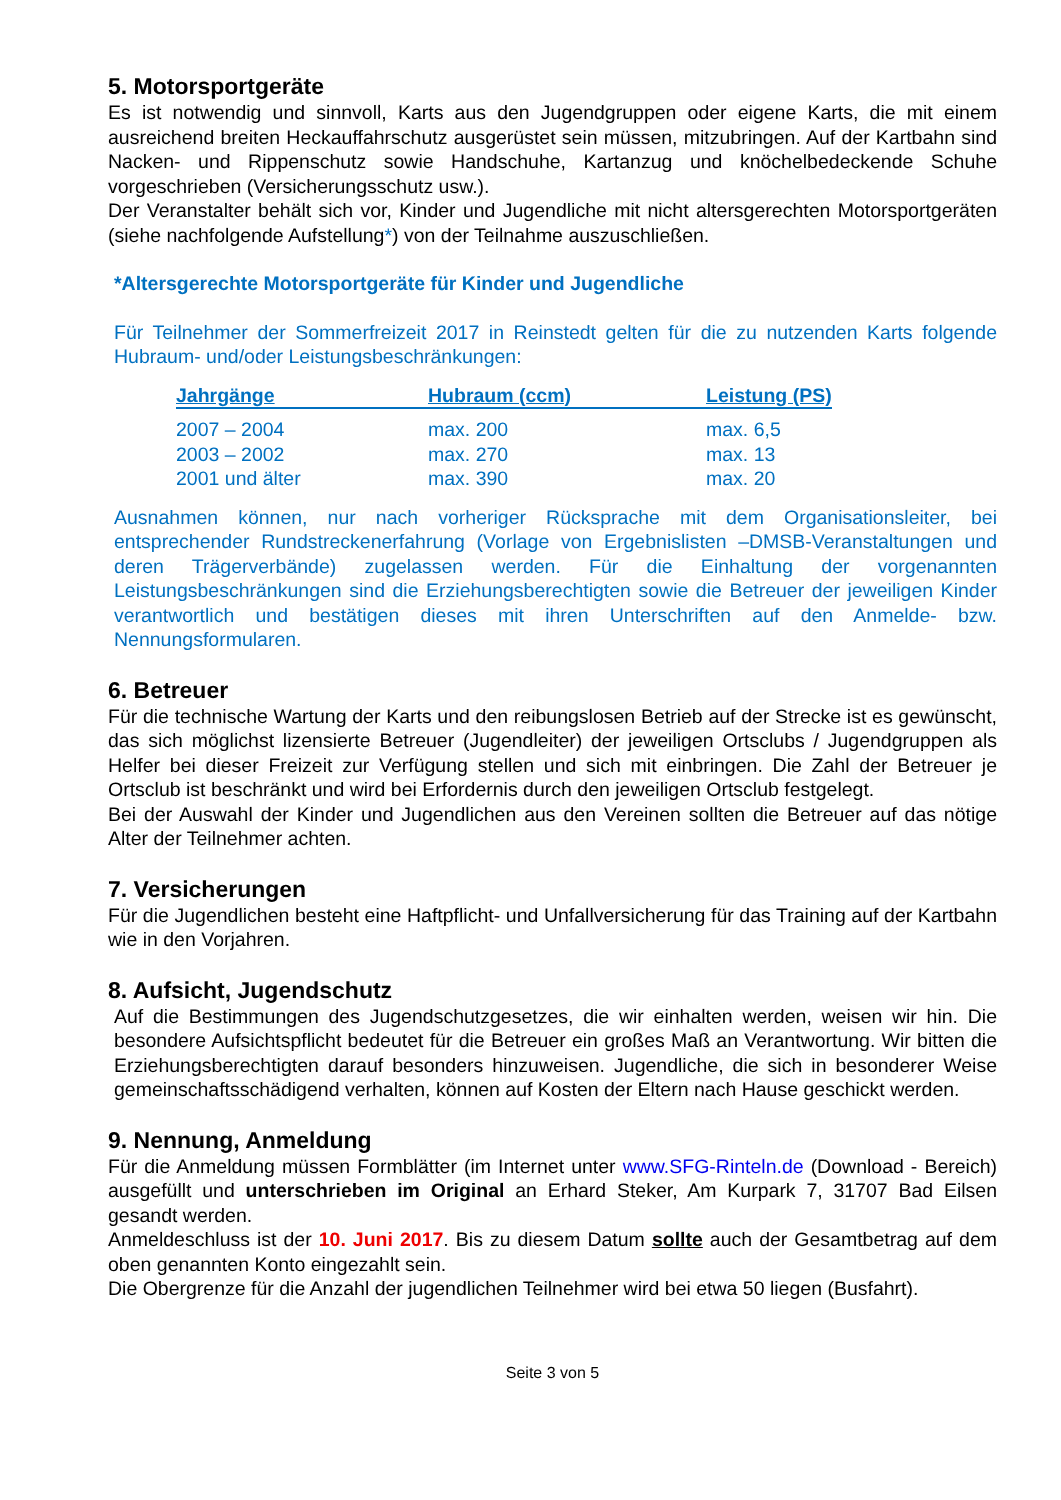5. Motorsportgeräte
Es ist notwendig und sinnvoll, Karts aus den Jugendgruppen oder eigene Karts, die mit einem ausreichend breiten Heckauffahrschutz ausgerüstet sein müssen, mitzubringen. Auf der Kartbahn sind Nacken- und Rippenschutz sowie Handschuhe, Kartanzug und knöchelbedeckende Schuhe vorgeschrieben (Versicherungsschutz usw.).
Der Veranstalter behält sich vor, Kinder und Jugendliche mit nicht altersgerechten Motorsportgeräten (siehe nachfolgende Aufstellung*) von der Teilnahme auszuschließen.
*Altersgerechte Motorsportgeräte für Kinder und Jugendliche
Für Teilnehmer der Sommerfreizeit 2017 in Reinstedt gelten für die zu nutzenden Karts folgende Hubraum- und/oder Leistungsbeschränkungen:
| Jahrgänge | Hubraum (ccm) | Leistung (PS) |
| --- | --- | --- |
| 2007 – 2004 | max. 200 | max. 6,5 |
| 2003 – 2002 | max. 270 | max. 13 |
| 2001 und älter | max. 390 | max. 20 |
Ausnahmen können, nur nach vorheriger Rücksprache mit dem Organisationsleiter, bei entsprechender Rundstreckenerfahrung (Vorlage von Ergebnislisten –DMSB-Veranstaltungen und deren Trägerverbände) zugelassen werden. Für die Einhaltung der vorgenannten Leistungsbeschränkungen sind die Erziehungsberechtigten sowie die Betreuer der jeweiligen Kinder verantwortlich und bestätigen dieses mit ihren Unterschriften auf den Anmelde- bzw. Nennungsformularen.
6. Betreuer
Für die technische Wartung der Karts und den reibungslosen Betrieb auf der Strecke ist es gewünscht, das sich möglichst lizensierte Betreuer (Jugendleiter) der jeweiligen Ortsclubs / Jugendgruppen als Helfer bei dieser Freizeit zur Verfügung stellen und sich mit einbringen. Die Zahl der Betreuer je Ortsclub ist beschränkt und wird bei Erfordernis durch den jeweiligen Ortsclub festgelegt.
Bei der Auswahl der Kinder und Jugendlichen aus den Vereinen sollten die Betreuer auf das nötige Alter der Teilnehmer achten.
7. Versicherungen
Für die Jugendlichen besteht eine Haftpflicht- und Unfallversicherung für das Training auf der Kartbahn wie in den Vorjahren.
8. Aufsicht, Jugendschutz
Auf die Bestimmungen des Jugendschutzgesetzes, die wir einhalten werden, weisen wir hin. Die besondere Aufsichtspflicht bedeutet für die Betreuer ein großes Maß an Verantwortung. Wir bitten die Erziehungsberechtigten darauf besonders hinzuweisen. Jugendliche, die sich in besonderer Weise gemeinschaftsschädigend verhalten, können auf Kosten der Eltern nach Hause geschickt werden.
9. Nennung, Anmeldung
Für die Anmeldung müssen Formblätter (im Internet unter www.SFG-Rinteln.de (Download - Bereich) ausgefüllt und unterschrieben im Original an Erhard Steker, Am Kurpark 7, 31707 Bad Eilsen gesandt werden.
Anmeldeschluss ist der 10. Juni 2017. Bis zu diesem Datum sollte auch der Gesamtbetrag auf dem oben genannten Konto eingezahlt sein.
Die Obergrenze für die Anzahl der jugendlichen Teilnehmer wird bei etwa 50 liegen (Busfahrt).
Seite 3 von 5